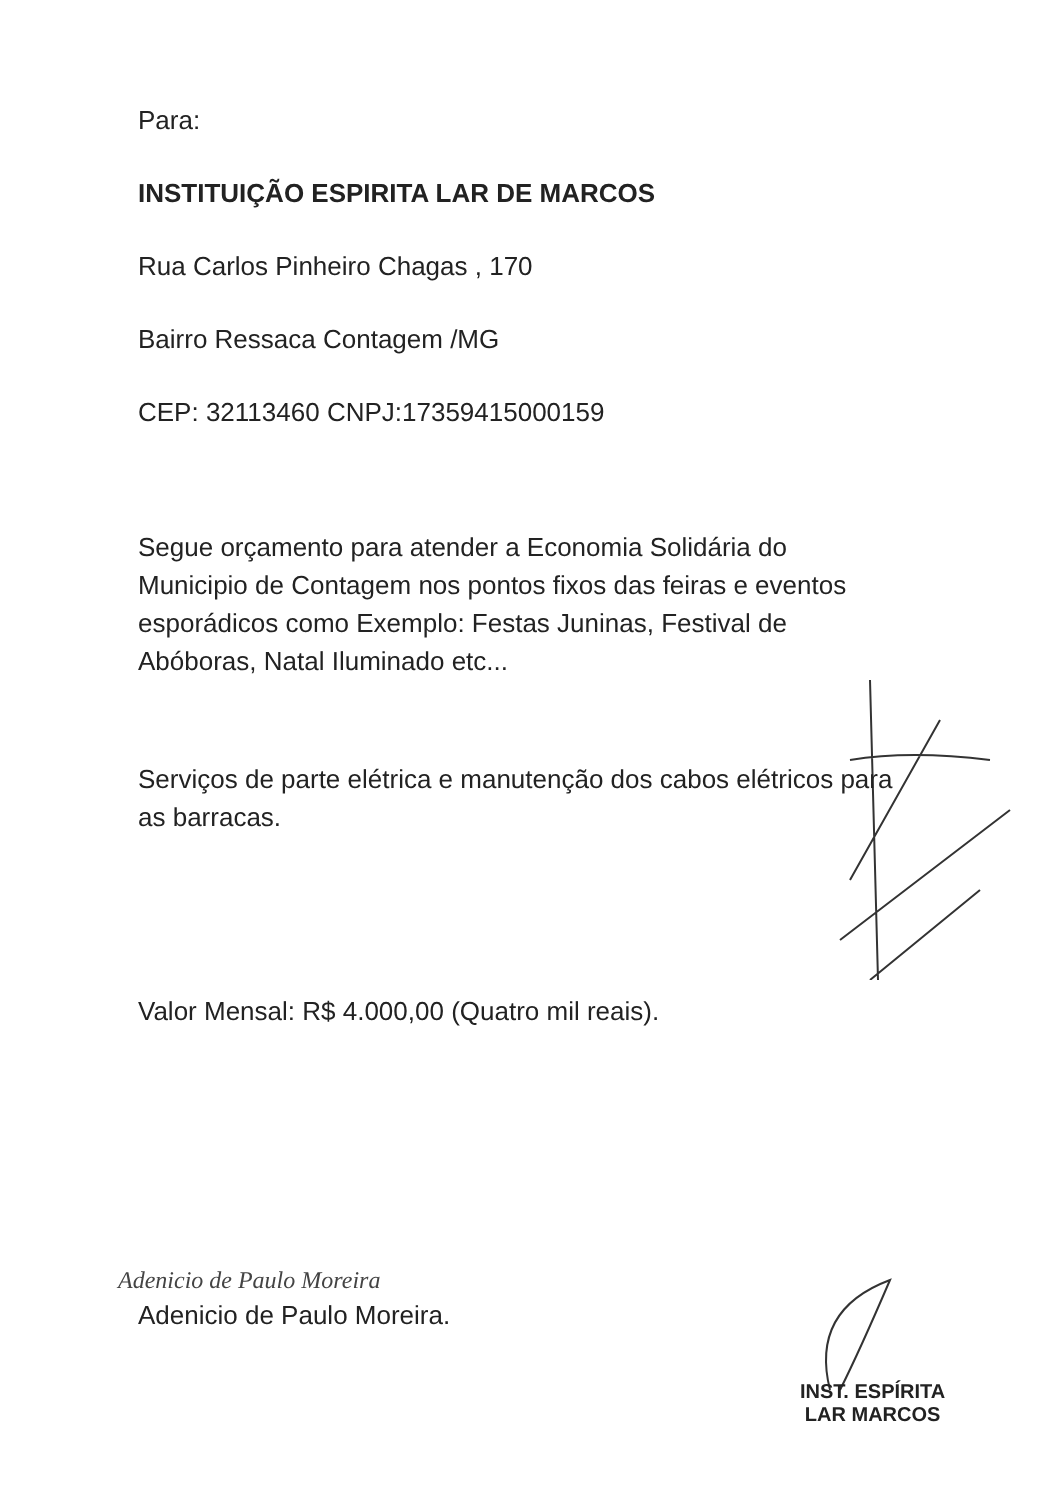Para:
INSTITUIÇÃO ESPIRITA LAR DE MARCOS
Rua Carlos Pinheiro Chagas , 170
Bairro Ressaca Contagem /MG
CEP: 32113460 CNPJ:17359415000159
Segue orçamento para atender a Economia Solidária do Municipio de Contagem nos pontos fixos das feiras e eventos esporádicos como Exemplo: Festas Juninas, Festival de Abóboras, Natal Iluminado etc...
Serviços de parte elétrica e manutenção dos cabos elétricos para as barracas.
Valor Mensal: R$ 4.000,00 (Quatro mil reais).
Adenicio de Paulo Moreira
Adenicio de Paulo Moreira.
INST. ESPÍRITA
LAR MARCOS